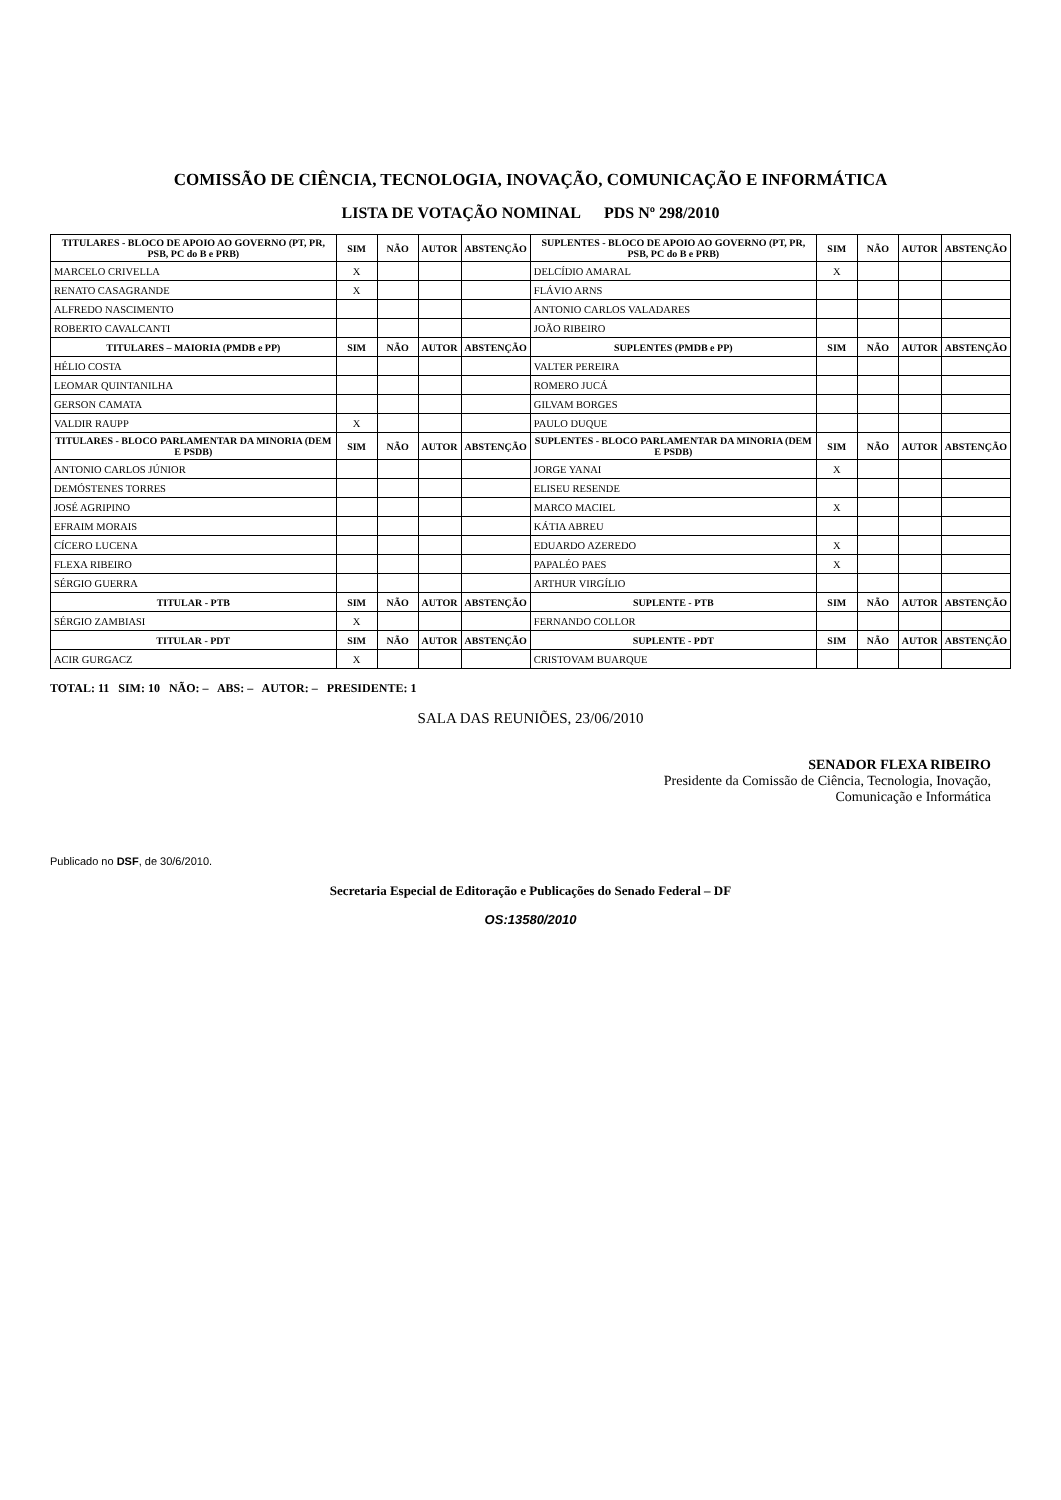COMISSÃO DE CIÊNCIA, TECNOLOGIA, INOVAÇÃO, COMUNICAÇÃO E INFORMÁTICA
LISTA DE VOTAÇÃO NOMINAL PDS Nº 298/2010
| TITULARES - BLOCO DE APOIO AO GOVERNO (PT, PR, PSB, PC do B e PRB) | SIM | NÃO | AUTOR | ABSTENÇÃO | SUPLENTES - BLOCO DE APOIO AO GOVERNO (PT, PR, PSB, PC do B e PRB) | SIM | NÃO | AUTOR | ABSTENÇÃO |
| --- | --- | --- | --- | --- | --- | --- | --- | --- | --- |
| MARCELO CRIVELLA | X | | | | DELCÍDIO AMARAL | X | | | |
| RENATO CASAGRANDE | X | | | | FLÁVIO ARNS | | | | |
| ALFREDO NASCIMENTO | | | | | ANTONIO CARLOS VALADARES | | | | |
| ROBERTO CAVALCANTI | | | | | JOÃO RIBEIRO | | | | |
| TITULARES – MAIORIA (PMDB e PP) | SIM | NÃO | AUTOR | ABSTENÇÃO | SUPLENTES (PMDB e PP) | SIM | NÃO | AUTOR | ABSTENÇÃO |
| HÉLIO COSTA | | | | | VALTER PEREIRA | | | | |
| LEOMAR QUINTANILHA | | | | | ROMERO JUCÁ | | | | |
| GERSON CAMATA | | | | | GILVAM BORGES | | | | |
| VALDIR RAUPP | X | | | | PAULO DUQUE | | | | |
| TITULARES - BLOCO PARLAMENTAR DA MINORIA (DEM E PSDB) | SIM | NÃO | AUTOR | ABSTENÇÃO | SUPLENTES - BLOCO PARLAMENTAR DA MINORIA (DEM E PSDB) | SIM | NÃO | AUTOR | ABSTENÇÃO |
| ANTONIO CARLOS JÚNIOR | | | | | JORGE YANAI | X | | | |
| DEMÓSTENES TORRES | | | | | ELISEU RESENDE | | | | |
| JOSÉ AGRIPINO | | | | | MARCO MACIEL | X | | | |
| EFRAIM MORAIS | | | | | KÁTIA ABREU | | | | |
| CÍCERO LUCENA | | | | | EDUARDO AZEREDO | X | | | |
| FLEXA RIBEIRO | | | | | PAPALÉO PAES | X | | | |
| SÉRGIO GUERRA | | | | | ARTHUR VIRGÍLIO | | | | |
| TITULAR - PTB | SIM | NÃO | AUTOR | ABSTENÇÃO | SUPLENTE - PTB | SIM | NÃO | AUTOR | ABSTENÇÃO |
| SÉRGIO ZAMBIASI | X | | | | FERNANDO COLLOR | | | | |
| TITULAR - PDT | SIM | NÃO | AUTOR | ABSTENÇÃO | SUPLENTE - PDT | SIM | NÃO | AUTOR | ABSTENÇÃO |
| ACIR GURGACZ | X | | | | CRISTOVAM BUARQUE | | | | |
TOTAL: 11 SIM: 10 NÃO: – ABS: – AUTOR: – PRESIDENTE: 1
SALA DAS REUNIÕES, 23/06/2010
SENADOR FLEXA RIBEIRO
Presidente da Comissão de Ciência, Tecnologia, Inovação,
Comunicação e Informática
Publicado no DSF, de 30/6/2010.
Secretaria Especial de Editoração e Publicações do Senado Federal – DF
OS:13580/2010